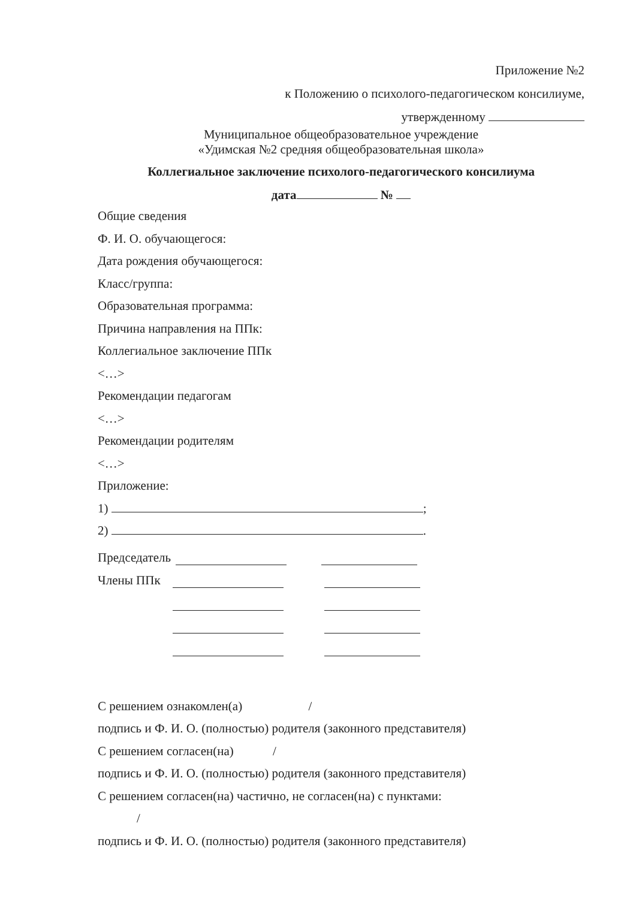Приложение №2
к Положению о психолого-педагогическом консилиуме,
утвержденному
Муниципальное общеобразовательное учреждение
«Удимская №2 средняя общеобразовательная школа»
Коллегиальное заключение психолого-педагогического консилиума
дата №
Общие сведения
Ф. И. О. обучающегося:
Дата рождения обучающегося:
Класс/группа:
Образовательная программа:
Причина направления на ППк:
Коллегиальное заключение ППк
<…>
Рекомендации педагогам
<…>
Рекомендации родителям
<…>
Приложение:
1) ;
2) .
Председатель
Члены ППк
С решением ознакомлен(а) /
подпись и Ф. И. О. (полностью) родителя (законного представителя)
С решением согласен(на) /
подпись и Ф. И. О. (полностью) родителя (законного представителя)
С решением согласен(на) частично, не согласен(на) с пунктами:
/
подпись и Ф. И. О. (полностью) родителя (законного представителя)